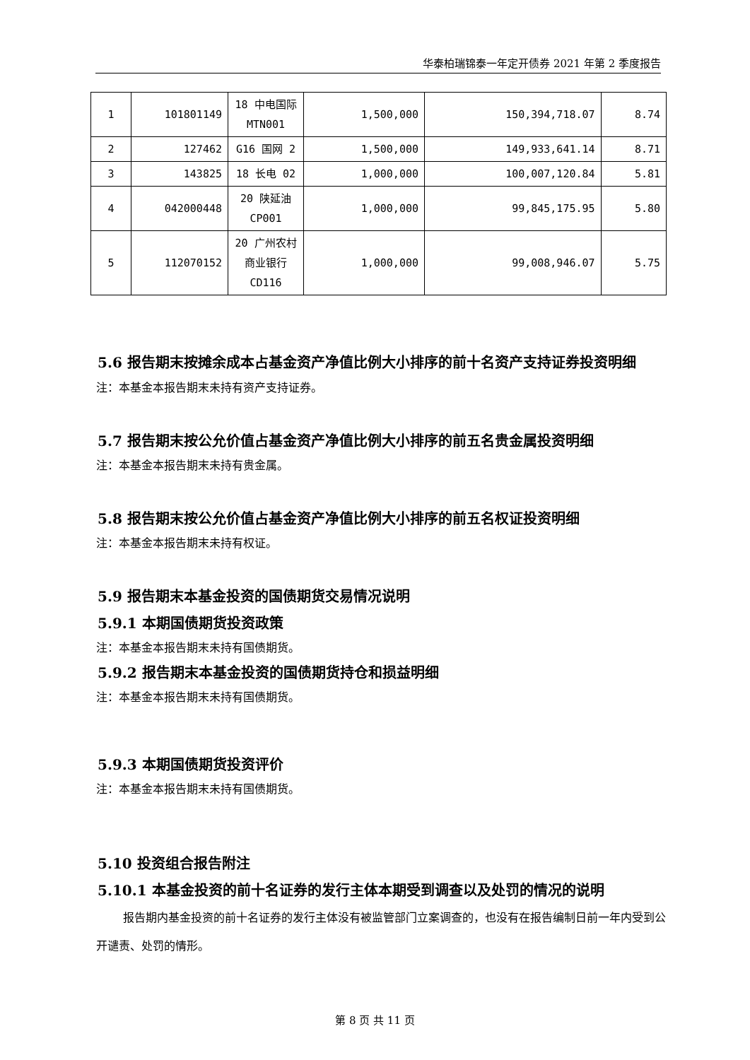华泰柏瑞锦泰一年定开债券 2021 年第 2 季度报告
| 1 | 101801149 | 18 中电国际 MTN001 | 1,500,000 | 150,394,718.07 | 8.74 |
| 2 | 127462 | G16 国网 2 | 1,500,000 | 149,933,641.14 | 8.71 |
| 3 | 143825 | 18 长电 02 | 1,000,000 | 100,007,120.84 | 5.81 |
| 4 | 042000448 | 20 陕延油 CP001 | 1,000,000 | 99,845,175.95 | 5.80 |
| 5 | 112070152 | 20 广州农村商业银行 CD116 | 1,000,000 | 99,008,946.07 | 5.75 |
5.6 报告期末按摊余成本占基金资产净值比例大小排序的前十名资产支持证券投资明细
注：本基金本报告期末未持有资产支持证券。
5.7 报告期末按公允价值占基金资产净值比例大小排序的前五名贵金属投资明细
注：本基金本报告期末未持有贵金属。
5.8 报告期末按公允价值占基金资产净值比例大小排序的前五名权证投资明细
注：本基金本报告期末未持有权证。
5.9 报告期末本基金投资的国债期货交易情况说明
5.9.1 本期国债期货投资政策
注：本基金本报告期末未持有国债期货。
5.9.2 报告期末本基金投资的国债期货持仓和损益明细
注：本基金本报告期末未持有国债期货。
5.9.3 本期国债期货投资评价
注：本基金本报告期末未持有国债期货。
5.10 投资组合报告附注
5.10.1 本基金投资的前十名证券的发行主体本期受到调查以及处罚的情况的说明
报告期内基金投资的前十名证券的发行主体没有被监管部门立案调查的，也没有在报告编制日前一年内受到公开谴责、处罚的情形。
第 8 页 共 11 页